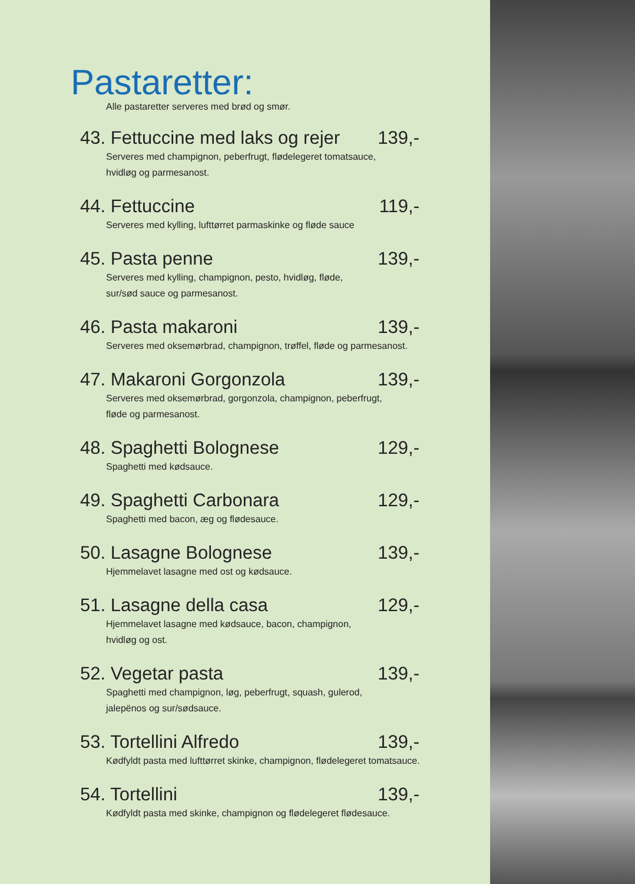Pastaretter:
Alle pastaretter serveres med brød og smør.
43. Fettuccine med laks og rejer 139,-
Serveres med champignon, peberfrugt, flødelegeret tomatsauce,
hvidløg og parmesanost.
44. Fettuccine 119,-
Serveres med kylling, lufttørret parmaskinke og fløde sauce
45. Pasta penne 139,-
Serveres med kylling, champignon, pesto, hvidløg, fløde,
sur/sød sauce og parmesanost.
46. Pasta makaroni 139,-
Serveres med oksemørbrad, champignon, trøffel, fløde og parmesanost.
47. Makaroni Gorgonzola 139,-
Serveres med oksemørbrad, gorgonzola, champignon, peberfrugt,
fløde og parmesanost.
48. Spaghetti Bolognese 129,-
Spaghetti med kødsauce.
49. Spaghetti Carbonara 129,-
Spaghetti med bacon, æg og flødesauce.
50. Lasagne Bolognese 139,-
Hjemmelavet lasagne med ost og kødsauce.
51. Lasagne della casa 129,-
Hjemmelavet lasagne med kødsauce, bacon, champignon,
hvidløg og ost.
52. Vegetar pasta 139,-
Spaghetti med champignon, løg, peberfrugt, squash, gulerod,
jalepënos og sur/sødsauce.
53. Tortellini Alfredo 139,-
Kødfyldt pasta med lufttørret skinke, champignon, flødelegeret tomatsauce.
54. Tortellini 139,-
Kødfyldt pasta med skinke, champignon og flødelegeret flødesauce.